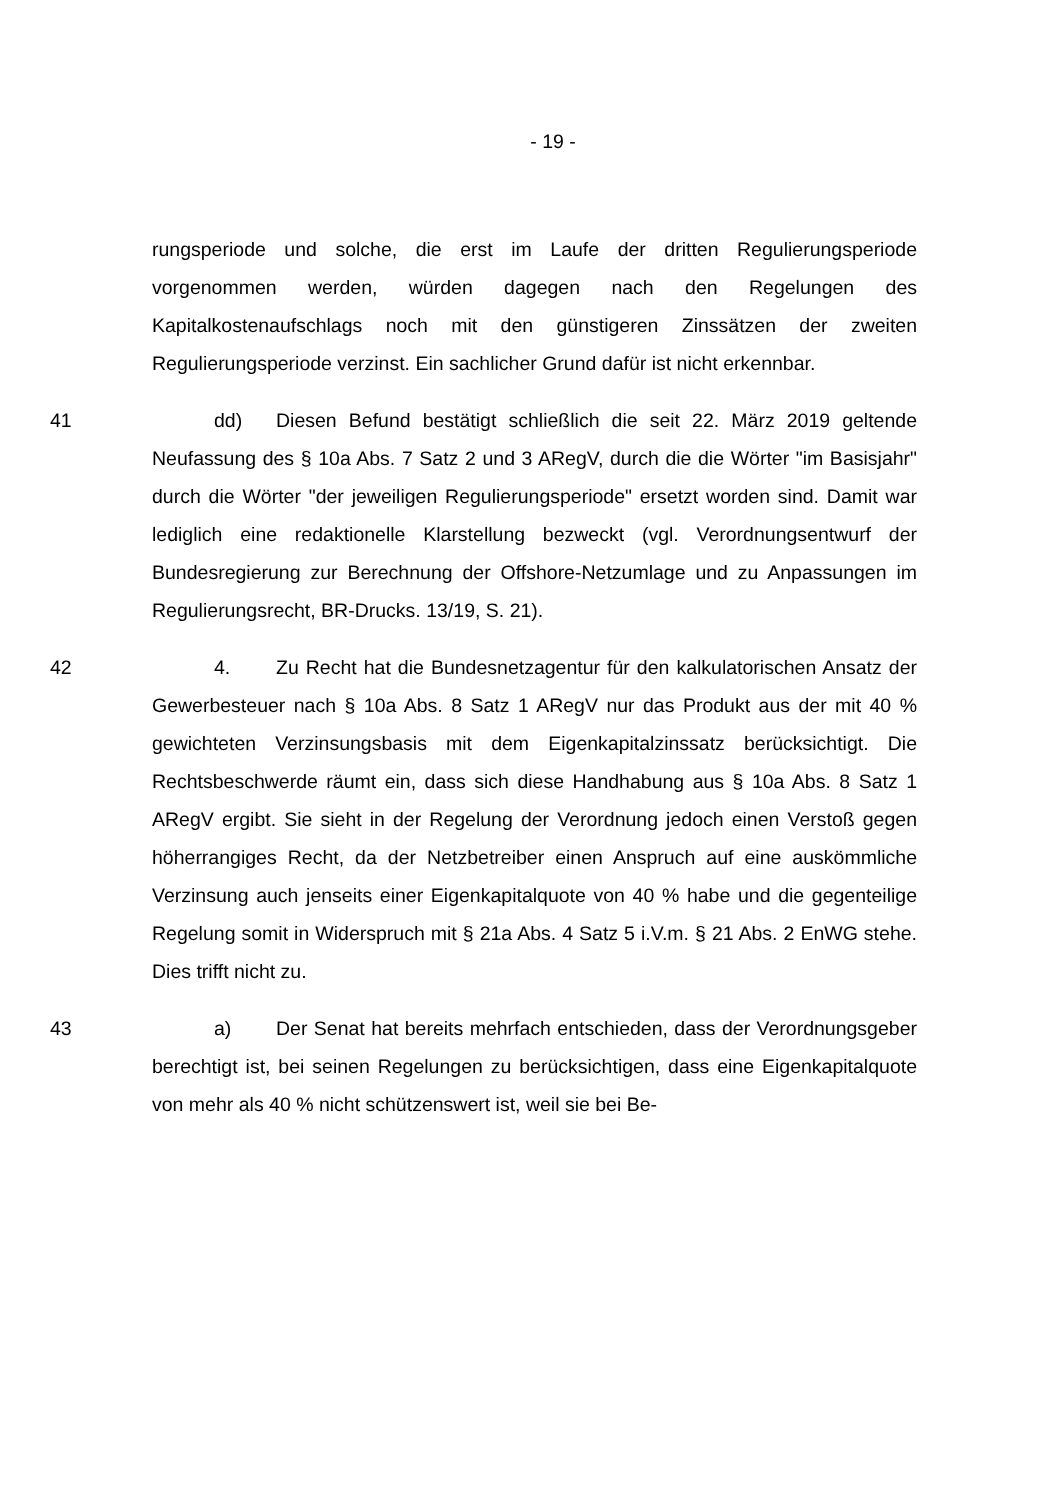- 19 -
rungsperiode und solche, die erst im Laufe der dritten Regulierungsperiode vorgenommen werden, würden dagegen nach den Regelungen des Kapitalkostenaufschlags noch mit den günstigeren Zinssätzen der zweiten Regulierungsperiode verzinst. Ein sachlicher Grund dafür ist nicht erkennbar.
41 dd) Diesen Befund bestätigt schließlich die seit 22. März 2019 geltende Neufassung des § 10a Abs. 7 Satz 2 und 3 ARegV, durch die die Wörter "im Basisjahr" durch die Wörter "der jeweiligen Regulierungsperiode" ersetzt worden sind. Damit war lediglich eine redaktionelle Klarstellung bezweckt (vgl. Verordnungsentwurf der Bundesregierung zur Berechnung der Offshore-Netzumlage und zu Anpassungen im Regulierungsrecht, BR-Drucks. 13/19, S. 21).
42 4. Zu Recht hat die Bundesnetzagentur für den kalkulatorischen Ansatz der Gewerbesteuer nach § 10a Abs. 8 Satz 1 ARegV nur das Produkt aus der mit 40 % gewichteten Verzinsungsbasis mit dem Eigenkapitalzinssatz berücksichtigt. Die Rechtsbeschwerde räumt ein, dass sich diese Handhabung aus § 10a Abs. 8 Satz 1 ARegV ergibt. Sie sieht in der Regelung der Verordnung jedoch einen Verstoß gegen höherrangiges Recht, da der Netzbetreiber einen Anspruch auf eine auskömmliche Verzinsung auch jenseits einer Eigenkapitalquote von 40 % habe und die gegenteilige Regelung somit in Widerspruch mit § 21a Abs. 4 Satz 5 i.V.m. § 21 Abs. 2 EnWG stehe. Dies trifft nicht zu.
43 a) Der Senat hat bereits mehrfach entschieden, dass der Verordnungsgeber berechtigt ist, bei seinen Regelungen zu berücksichtigen, dass eine Eigenkapitalquote von mehr als 40 % nicht schützenswert ist, weil sie bei Be-